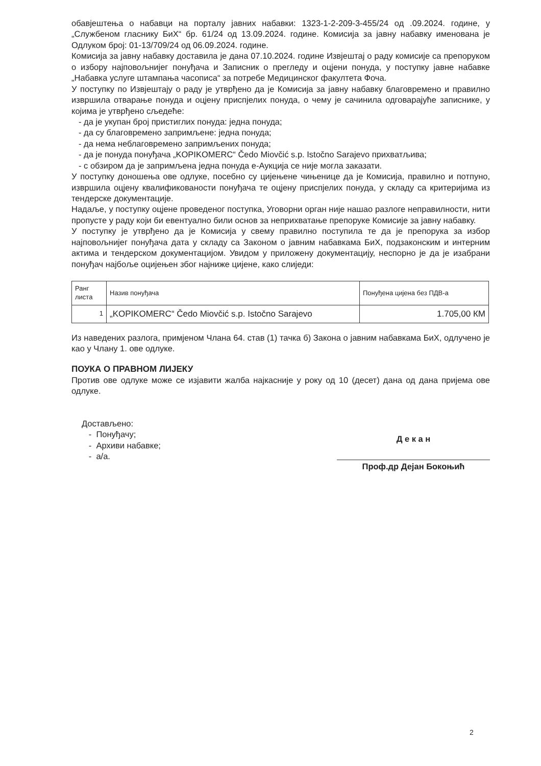обавјештења о набавци на порталу јавних набавки: 1323-1-2-209-3-455/24 од .09.2024. године, у „Службеном гласнику БиХ“ бр. 61/24 од 13.09.2024. године. Комисија за јавну набавку именована је Одлуком број: 01-13/709/24 од 06.09.2024. године.
Комисија за јавну набавку доставила је дана 07.10.2024. године Извјештај о раду комисије са препоруком о избору најповољнијег понуђача и Записник о прегледу и оцјени понуда, у поступку јавне набавке „Набавка услуге штампања часописа“ за потребе Медицинског факултета Фоча.
У поступку по Извјештају о раду је утврђено да је Комисија за јавну набавку благовремено и правилно извршила отварање понуда и оцјену приспјелих понуда, о чему је сачинила одговарајуће записнике, у којима је утврђено сљедеће:
- да је укупан број пристиглих понуда: једна понуда;
- да су благовремено запримљене: једна понуда;
- да нема неблаговремено запримљених понуда;
- да је понуда понуђача „KOPIKOMERC“ Čedo Miovčić s.p. Istočno Sarajevo прихватљива;
- с обзиром да је запримљена једна понуда е-Аукција се није могла заказати.
У поступку доношења ове одлуке, посебно су цијењене чињенице да је Комисија, правилно и потпуно, извршила оцјену квалификованости понуђача те оцјену приспјелих понуда, у складу са критеријима из тендерске документације.
Надаље, у поступку оцјене проведеног поступка, Уговорни орган није нашао разлоге неправилности, нити пропусте у раду који би евентуално били основ за неприхватање препоруке Комисије за јавну набавку.
У поступку је утврђено да је Комисија у свему правилно поступила те да је препорука за избор најповољнијег понуђача дата у складу са Законом о јавним набавкама БиХ, подзаконским и интерним актима и тендерском документацијом. Увидом у приложену документацију, неспорно је да је изабрани понуђач најбоље оцијењен због најниже цијене, како слиједи:
| Ранг листа | Назив понуђача | Понуђена цијена без ПДВ-а |
| --- | --- | --- |
| 1 | „KOPIKOMERC“ Čedo Miovčić s.p. Istočno Sarajevo | 1.705,00 КМ |
Из наведених разлога, примјеном Члана 64. став (1) тачка б) Закона о јавним набавкама БиХ, одлучено је као у Члану 1. ове одлуке.
ПОУКА О ПРАВНОМ ЛИЈЕКУ
Против ове одлуке може се изјавити жалба најкасније у року од 10 (десет) дана од дана пријема ове одлуке.
Достављено:
- Понуђачу;
- Архиви набавке;
- а/а.
Д е к а н
Проф.др Дејан Бокоњић
2